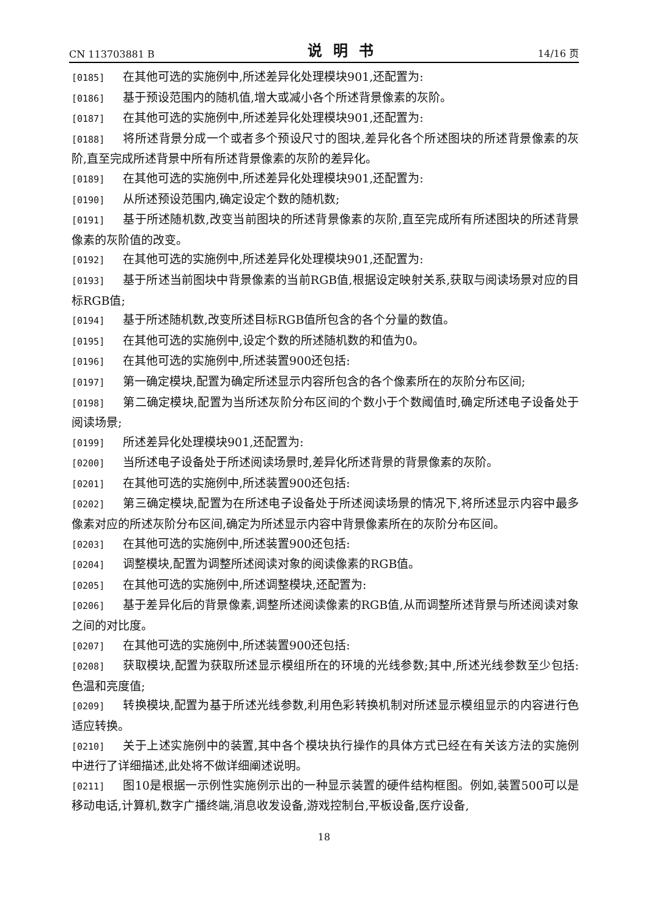CN 113703881 B 说明书 14/16 页
[0185] 在其他可选的实施例中,所述差异化处理模块901,还配置为:
[0186] 基于预设范围内的随机值,增大或减小各个所述背景像素的灰阶。
[0187] 在其他可选的实施例中,所述差异化处理模块901,还配置为:
[0188] 将所述背景分成一个或者多个预设尺寸的图块,差异化各个所述图块的所述背景像素的灰阶,直至完成所述背景中所有所述背景像素的灰阶的差异化。
[0189] 在其他可选的实施例中,所述差异化处理模块901,还配置为:
[0190] 从所述预设范围内,确定设定个数的随机数;
[0191] 基于所述随机数,改变当前图块的所述背景像素的灰阶,直至完成所有所述图块的所述背景像素的灰阶值的改变。
[0192] 在其他可选的实施例中,所述差异化处理模块901,还配置为:
[0193] 基于所述当前图块中背景像素的当前RGB值,根据设定映射关系,获取与阅读场景对应的目标RGB值;
[0194] 基于所述随机数,改变所述目标RGB值所包含的各个分量的数值。
[0195] 在其他可选的实施例中,设定个数的所述随机数的和值为0。
[0196] 在其他可选的实施例中,所述装置900还包括:
[0197] 第一确定模块,配置为确定所述显示内容所包含的各个像素所在的灰阶分布区间;
[0198] 第二确定模块,配置为当所述灰阶分布区间的个数小于个数阈值时,确定所述电子设备处于阅读场景;
[0199] 所述差异化处理模块901,还配置为:
[0200] 当所述电子设备处于所述阅读场景时,差异化所述背景的背景像素的灰阶。
[0201] 在其他可选的实施例中,所述装置900还包括:
[0202] 第三确定模块,配置为在所述电子设备处于所述阅读场景的情况下,将所述显示内容中最多像素对应的所述灰阶分布区间,确定为所述显示内容中背景像素所在的灰阶分布区间。
[0203] 在其他可选的实施例中,所述装置900还包括:
[0204] 调整模块,配置为调整所述阅读对象的阅读像素的RGB值。
[0205] 在其他可选的实施例中,所述调整模块,还配置为:
[0206] 基于差异化后的背景像素,调整所述阅读像素的RGB值,从而调整所述背景与所述阅读对象之间的对比度。
[0207] 在其他可选的实施例中,所述装置900还包括:
[0208] 获取模块,配置为获取所述显示模组所在的环境的光线参数;其中,所述光线参数至少包括:色温和亮度值;
[0209] 转换模块,配置为基于所述光线参数,利用色彩转换机制对所述显示模组显示的内容进行色适应转换。
[0210] 关于上述实施例中的装置,其中各个模块执行操作的具体方式已经在有关该方法的实施例中进行了详细描述,此处将不做详细阐述说明。
[0211] 图10是根据一示例性实施例示出的一种显示装置的硬件结构框图。例如,装置500可以是移动电话,计算机,数字广播终端,消息收发设备,游戏控制台,平板设备,医疗设备,
18